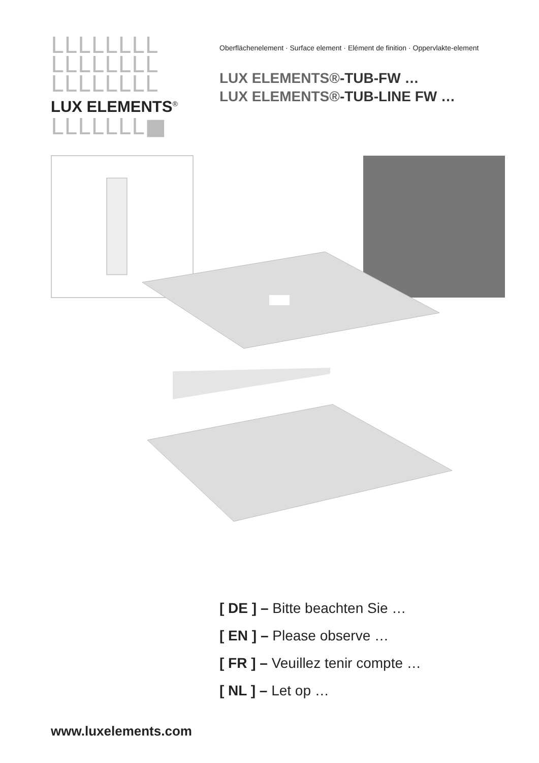LLLLLLLL
LLLLLLLL
LLLLLLLL
LUX ELEMENTS<sup>®</sup>
LLLLLLL■
Oberflächenelement · Surface element · Elément de finition · Oppervlakte-element
LUX ELEMENTS®-TUB-FW …
LUX ELEMENTS®-TUB-LINE FW …
[ DE ] – Bitte beachten Sie …
[ EN ] – Please observe …
[ FR ] – Veuillez tenir compte …
[ NL ] – Let op …
www.luxelements.com